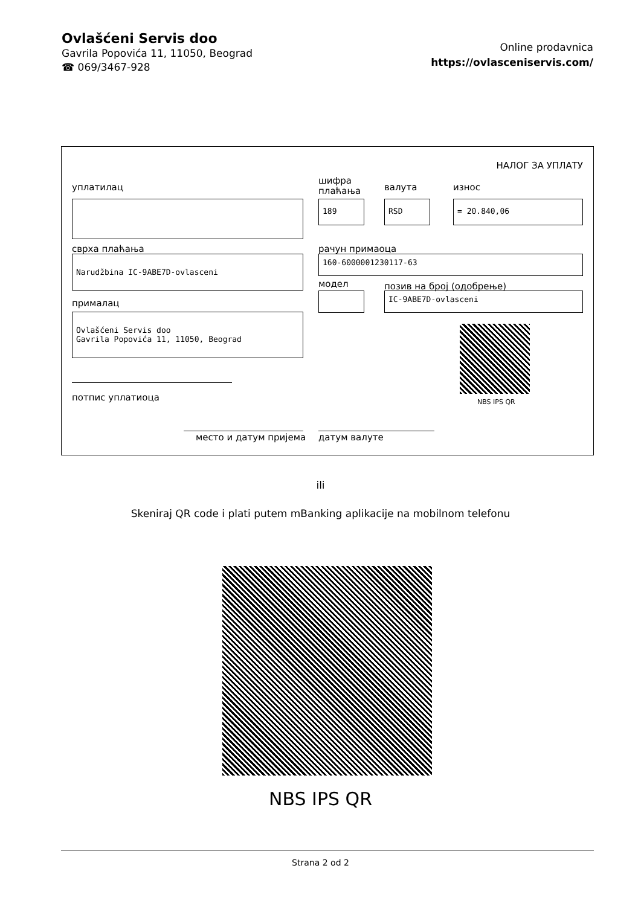Ovlašćeni Servis doo
Gavrila Popovića 11, 11050, Beograd
☎ 069/3467-928
Online prodavnica
https://ovlasceniservis.com/
НАЛОГ ЗА УПЛАТУ
уплатилац
шифра
плаћања
валута износ
189 RSD = 20.840,06
сврха плаћања рачун примаоца
Narudžbina IC-9ABE7D-ovlasceni 160-6000001230117-63
модел позив на број (одобрење)
IC-9ABE7D-ovlasceni
прималац
Ovlašćeni Servis doo
Gavrila Popovića 11, 11050, Beograd
NBS IPS QR
потпис уплатиоца
место и датум пријема датум валуте
ili
Skeniraj QR code i plati putem mBanking aplikacije na mobilnom telefonu
NBS IPS QR
Strana 2 od 2